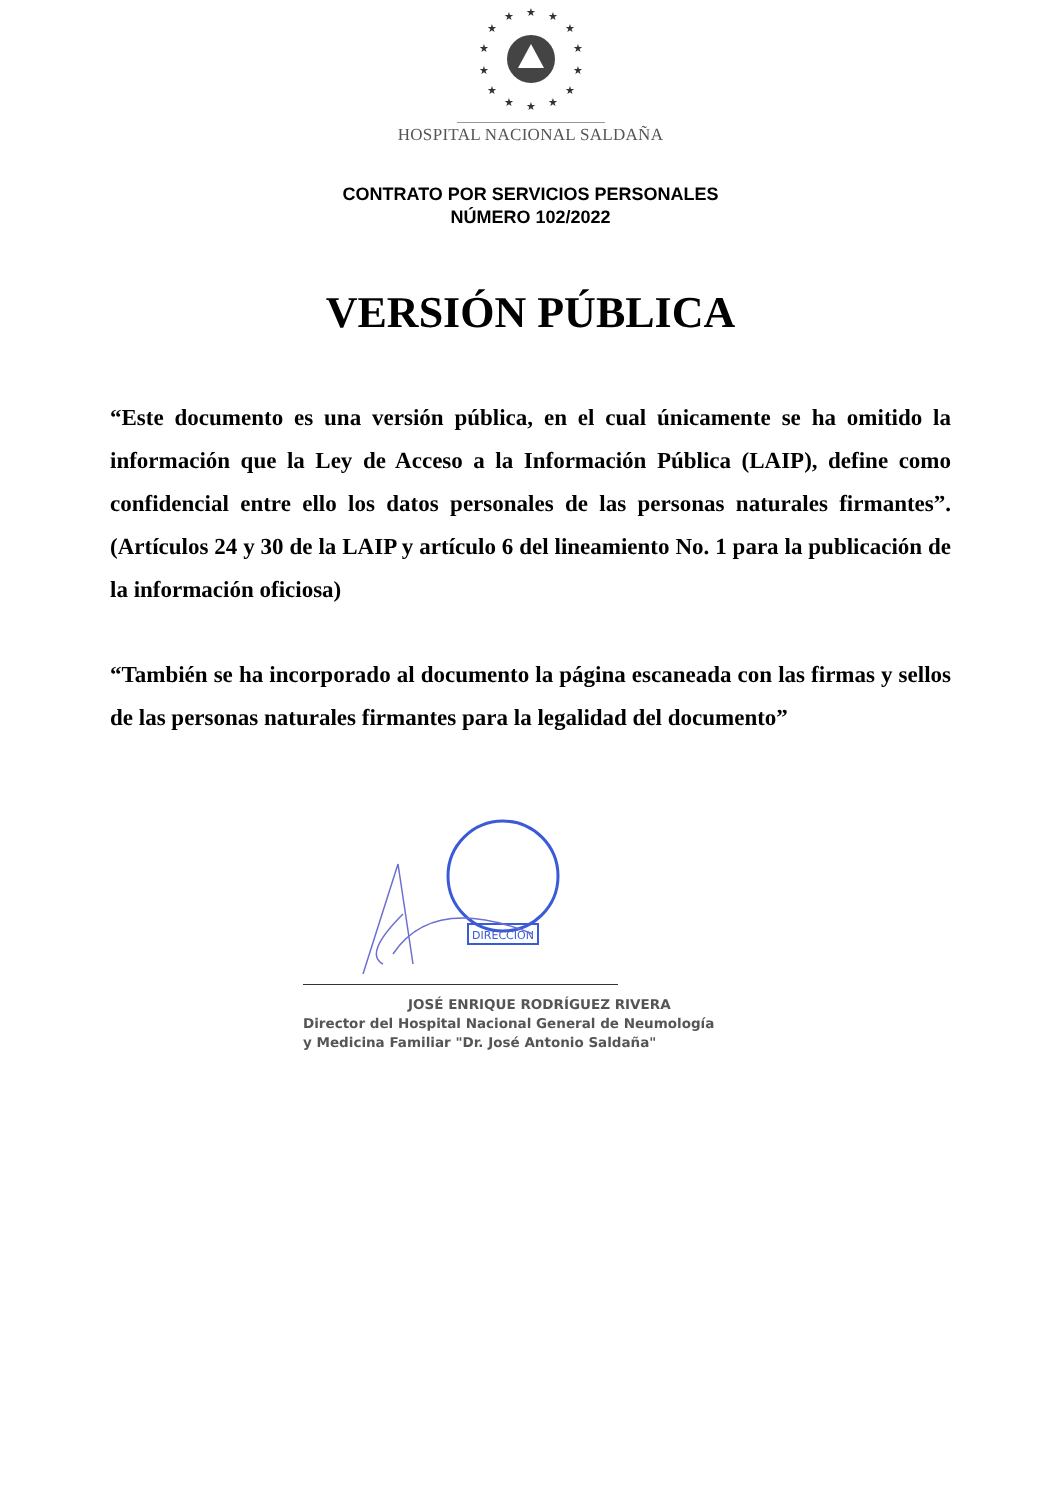★
★
★
★
★
★
★
★
★
★
★
★
★
★
HOSPITAL NACIONAL SALDAÑA
CONTRATO POR SERVICIOS PERSONALES
NÚMERO 102/2022
VERSIÓN PÚBLICA
“Este documento es una versión pública, en el cual únicamente se ha omitido la información que la Ley de Acceso a la Información Pública (LAIP), define como confidencial entre ello los datos personales de las personas naturales firmantes”. (Artículos 24 y 30 de la LAIP y artículo 6 del lineamiento No. 1 para la publicación de la información oficiosa)
“También se ha incorporado al documento la página escaneada con las firmas y sellos de las personas naturales firmantes para la legalidad del documento”
DIRECCION
JOSÉ ENRIQUE RODRÍGUEZ RIVERA
Director del Hospital Nacional General de Neumología
y Medicina Familiar "Dr. José Antonio Saldaña"